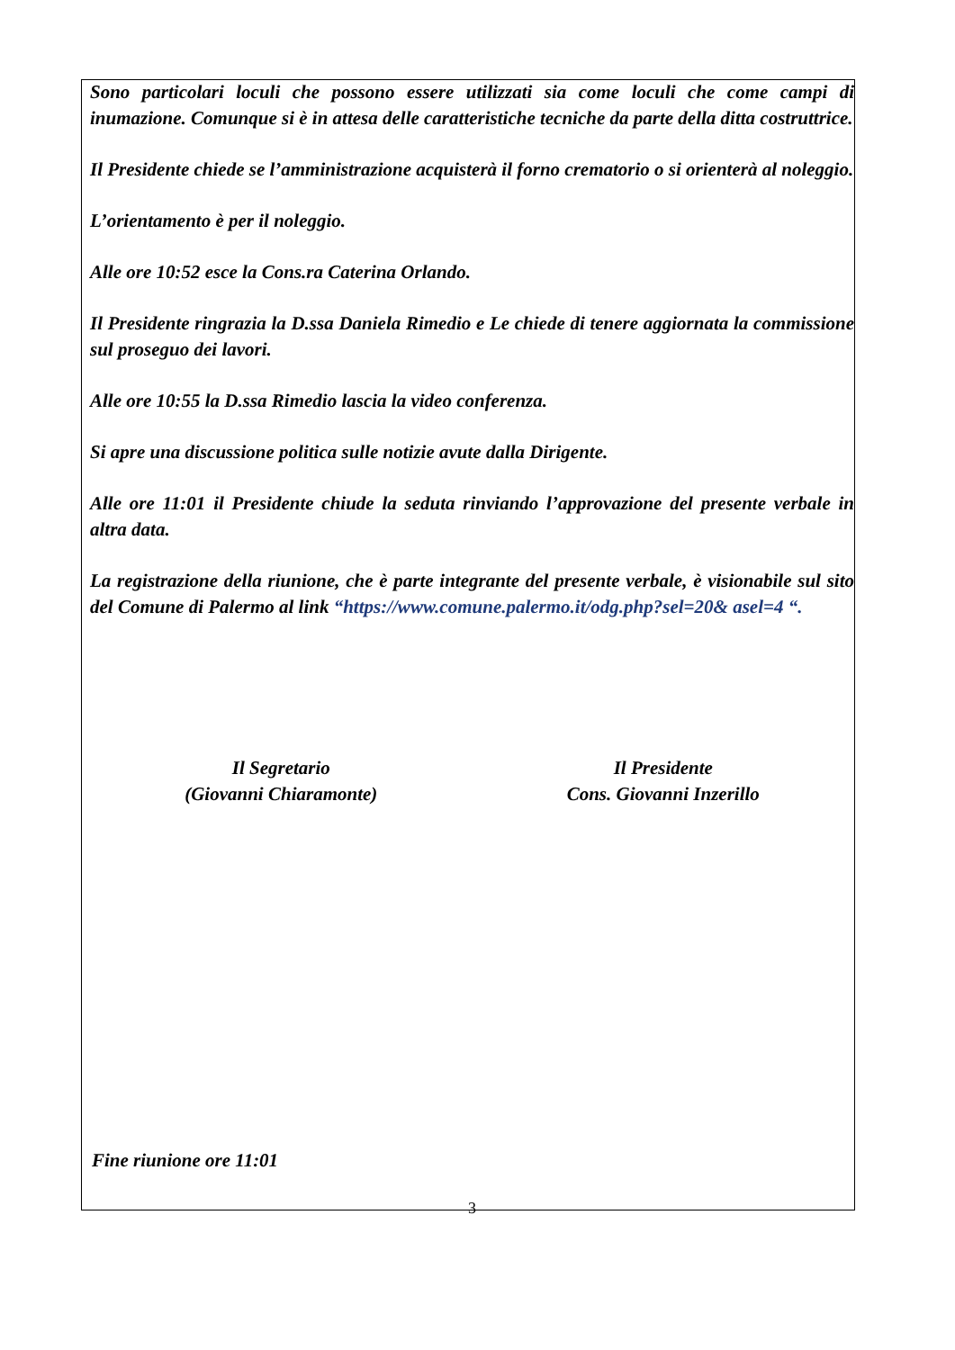Sono particolari loculi che possono essere utilizzati sia come loculi che come campi di inumazione. Comunque si è in attesa delle caratteristiche tecniche da parte della ditta costruttrice.
Il Presidente chiede se l’amministrazione acquisterà il forno crematorio o si orienterà al noleggio.
L’orientamento è per il noleggio.
Alle ore 10:52 esce la Cons.ra Caterina Orlando.
Il Presidente ringrazia la D.ssa Daniela Rimedio e Le chiede di tenere aggiornata la commissione sul proseguo dei lavori.
Alle ore 10:55 la D.ssa Rimedio lascia la video conferenza.
Si apre una discussione politica sulle notizie avute dalla Dirigente.
Alle ore 11:01 il Presidente chiude la seduta rinviando l’approvazione del presente verbale in altra data.
La registrazione della riunione, che è parte integrante del presente verbale, è visionabile sul sito del Comune di Palermo al link “https://www.comune.palermo.it/odg.php?sel=20& asel=4 “.
Il Segretario
(Giovanni Chiaramonte)
Il Presidente
Cons. Giovanni Inzerillo
Fine riunione ore 11:01
3